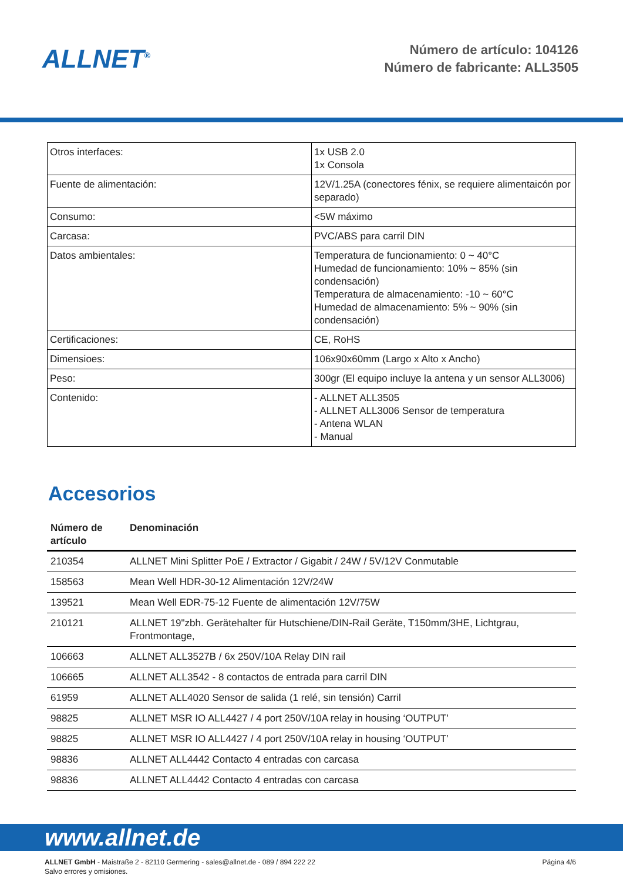ALLNET<sup>®</sup>
Número de artículo: 104126
Número de fabricante: ALL3505
| Otros interfaces: | 1x USB 2.0 1x Consola |
| Fuente de alimentación: | 12V/1.25A (conectores fénix, se requiere alimentaicón por separado) |
| Consumo: | <5W máximo |
| Carcasa: | PVC/ABS para carril DIN |
| Datos ambientales: | Temperatura de funcionamiento: 0 ~ 40°C Humedad de funcionamiento: 10% ~ 85% (sin condensación) Temperatura de almacenamiento: -10 ~ 60°C Humedad de almacenamiento: 5% ~ 90% (sin condensación) |
| Certificaciones: | CE, RoHS |
| Dimensioes: | 106x90x60mm (Largo x Alto x Ancho) |
| Peso: | 300gr (El equipo incluye la antena y un sensor ALL3006) |
| Contenido: | - ALLNET ALL3505 - ALLNET ALL3006 Sensor de temperatura - Antena WLAN - Manual |
Accesorios
| Número de artículo | Denominación |
| --- | --- |
| 210354 | ALLNET Mini Splitter PoE / Extractor / Gigabit / 24W / 5V/12V Conmutable |
| 158563 | Mean Well HDR-30-12 Alimentación 12V/24W |
| 139521 | Mean Well EDR-75-12 Fuente de alimentación 12V/75W |
| 210121 | ALLNET 19"zbh. Gerätehalter für Hutschiene/DIN-Rail Geräte, T150mm/3HE, Lichtgrau, Frontmontage, |
| 106663 | ALLNET ALL3527B / 6x 250V/10A Relay DIN rail |
| 106665 | ALLNET ALL3542 - 8 contactos de entrada para carril DIN |
| 61959 | ALLNET ALL4020 Sensor de salida (1 relé, sin tensión) Carril |
| 98825 | ALLNET MSR IO ALL4427 / 4 port 250V/10A relay in housing ‘OUTPUT’ |
| 98825 | ALLNET MSR IO ALL4427 / 4 port 250V/10A relay in housing ‘OUTPUT’ |
| 98836 | ALLNET ALL4442 Contacto 4 entradas con carcasa |
| 98836 | ALLNET ALL4442 Contacto 4 entradas con carcasa |
www.allnet.de
ALLNET GmbH - Maistraße 2 - 82110 Germering - sales@allnet.de - 089 / 894 222 22
Salvo errores y omisiones.
Página 4/6